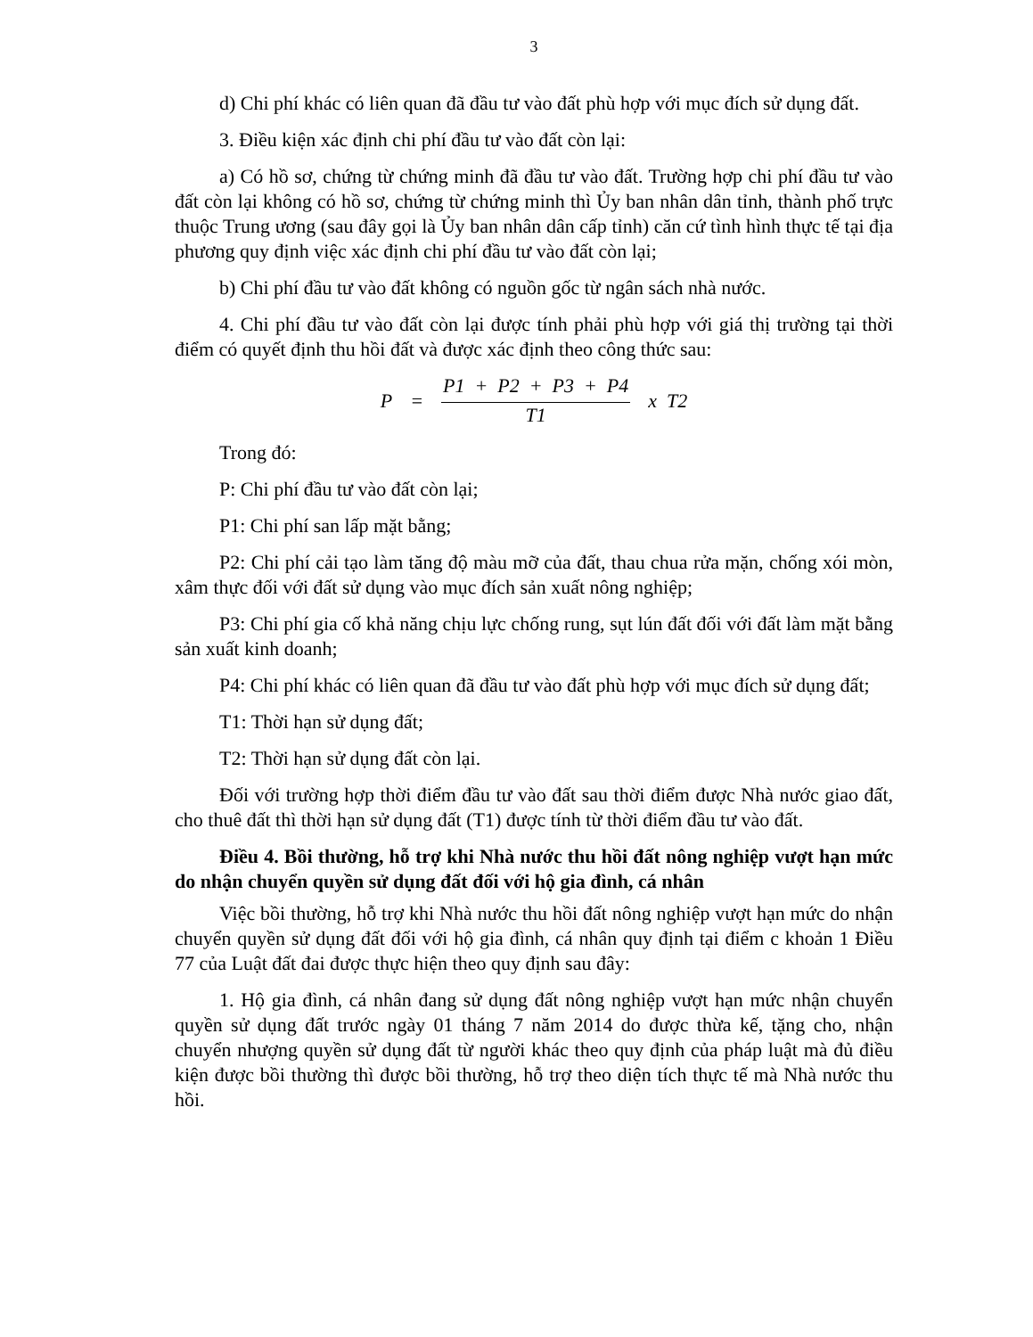3
d) Chi phí khác có liên quan đã đầu tư vào đất phù hợp với mục đích sử dụng đất.
3. Điều kiện xác định chi phí đầu tư vào đất còn lại:
a) Có hồ sơ, chứng từ chứng minh đã đầu tư vào đất. Trường hợp chi phí đầu tư vào đất còn lại không có hồ sơ, chứng từ chứng minh thì Ủy ban nhân dân tỉnh, thành phố trực thuộc Trung ương (sau đây gọi là Ủy ban nhân dân cấp tỉnh) căn cứ tình hình thực tế tại địa phương quy định việc xác định chi phí đầu tư vào đất còn lại;
b) Chi phí đầu tư vào đất không có nguồn gốc từ ngân sách nhà nước.
4. Chi phí đầu tư vào đất còn lại được tính phải phù hợp với giá thị trường tại thời điểm có quyết định thu hồi đất và được xác định theo công thức sau:
P = P1 + P2 + P3 + P4 T1 x T2
Trong đó:
P: Chi phí đầu tư vào đất còn lại;
P1: Chi phí san lấp mặt bằng;
P2: Chi phí cải tạo làm tăng độ màu mỡ của đất, thau chua rửa mặn, chống xói mòn, xâm thực đối với đất sử dụng vào mục đích sản xuất nông nghiệp;
P3: Chi phí gia cố khả năng chịu lực chống rung, sụt lún đất đối với đất làm mặt bằng sản xuất kinh doanh;
P4: Chi phí khác có liên quan đã đầu tư vào đất phù hợp với mục đích sử dụng đất;
T1: Thời hạn sử dụng đất;
T2: Thời hạn sử dụng đất còn lại.
Đối với trường hợp thời điểm đầu tư vào đất sau thời điểm được Nhà nước giao đất, cho thuê đất thì thời hạn sử dụng đất (T1) được tính từ thời điểm đầu tư vào đất.
Điều 4. Bồi thường, hỗ trợ khi Nhà nước thu hồi đất nông nghiệp vượt hạn mức do nhận chuyển quyền sử dụng đất đối với hộ gia đình, cá nhân
Việc bồi thường, hỗ trợ khi Nhà nước thu hồi đất nông nghiệp vượt hạn mức do nhận chuyển quyền sử dụng đất đối với hộ gia đình, cá nhân quy định tại điểm c khoản 1 Điều 77 của Luật đất đai được thực hiện theo quy định sau đây:
1. Hộ gia đình, cá nhân đang sử dụng đất nông nghiệp vượt hạn mức nhận chuyển quyền sử dụng đất trước ngày 01 tháng 7 năm 2014 do được thừa kế, tặng cho, nhận chuyển nhượng quyền sử dụng đất từ người khác theo quy định của pháp luật mà đủ điều kiện được bồi thường thì được bồi thường, hỗ trợ theo diện tích thực tế mà Nhà nước thu hồi.